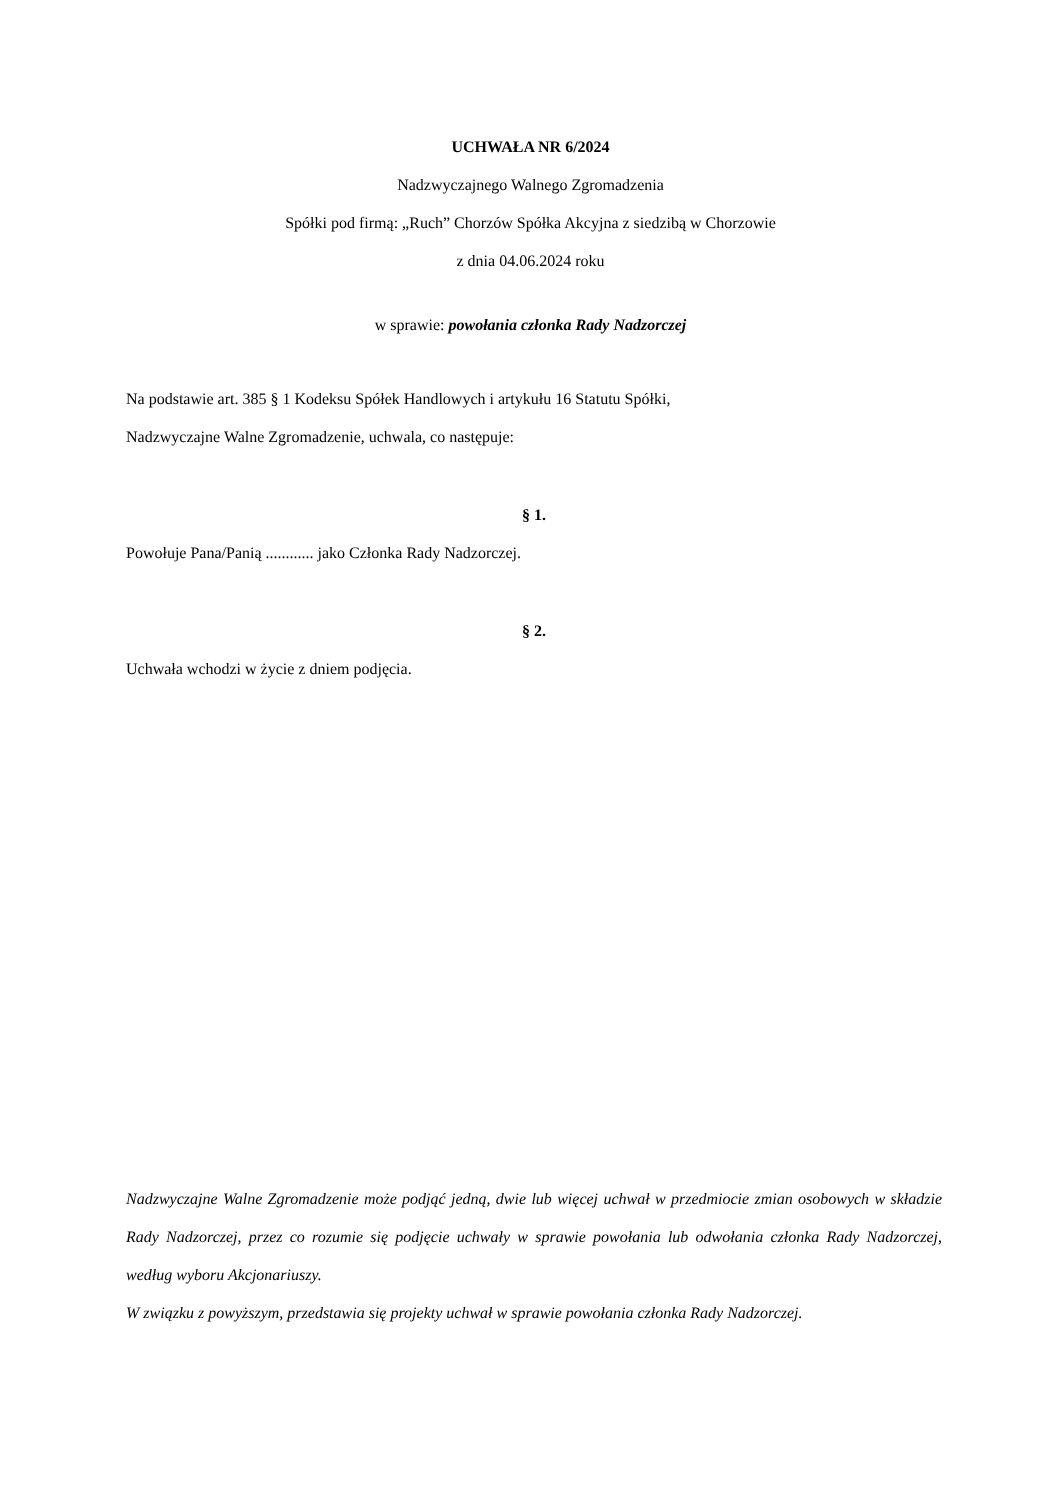UCHWAŁA NR 6/2024
Nadzwyczajnego Walnego Zgromadzenia
Spółki pod firmą: „Ruch” Chorzów Spółka Akcyjna z siedzibą w Chorzowie
z dnia 04.06.2024 roku
w sprawie: powołania członka Rady Nadzorczej
Na podstawie art. 385 § 1 Kodeksu Spółek Handlowych i artykułu 16 Statutu Spółki,
Nadzwyczajne Walne Zgromadzenie, uchwala, co następuje:
§ 1.
Powołuje Pana/Panią ............ jako Członka Rady Nadzorczej.
§ 2.
Uchwała wchodzi w życie z dniem podjęcia.
Nadzwyczajne Walne Zgromadzenie może podjąć jedną, dwie lub więcej uchwał w przedmiocie zmian osobowych w składzie Rady Nadzorczej, przez co rozumie się podjęcie uchwały w sprawie powołania lub odwołania członka Rady Nadzorczej, według wyboru Akcjonariuszy.
W związku z powyższym, przedstawia się projekty uchwał w sprawie powołania członka Rady Nadzorczej.